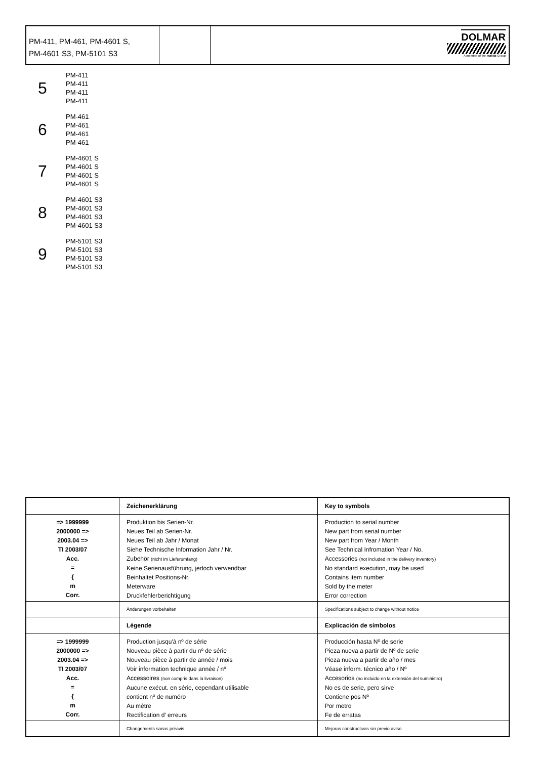PM-411, PM-461, PM-4601 S,
PM-4601 S3, PM-5101 S3
DOLMAR
A member of the makita Group
5
PM-411
PM-411
PM-411
PM-411
6
PM-461
PM-461
PM-461
PM-461
7
PM-4601 S
PM-4601 S
PM-4601 S
PM-4601 S
8
PM-4601 S3
PM-4601 S3
PM-4601 S3
PM-4601 S3
9
PM-5101 S3
PM-5101 S3
PM-5101 S3
PM-5101 S3
| | Zeichenerklärung | Key to symbols |
| => 1999999 2000000 => 2003.04 => TI 2003/07 Acc. = { m Corr. | Produktion bis Serien-Nr. Neues Teil ab Serien-Nr. Neues Teil ab Jahr / Monat Siehe Technische Information Jahr / Nr. Zubehör (nicht im Lieferumfang) Keine Serienausführung, jedoch verwendbar Beinhaltet Positions-Nr. Meterware Druckfehlerberichtigung | Production to serial number New part from serial number New part from Year / Month See Technical Infromation Year / No. Accessories (not included in the delivery inventory) No standard execution, may be used Contains item number Sold by the meter Error correction |
| | Änderungen vorbehalten | Specifications subject to change without notice |
| | Légende | Explicación de símbolos |
| => 1999999 2000000 => 2003.04 => TI 2003/07 Acc. = { m Corr. | Production jusqu'à nº de série Nouveau pièce à partir du nº de série Nouveau pièce à partir de année / mois Voir information technique année / nº Accessoires (non compris dans la livraison) Aucune exécut. en série, cependant utilisable contient nº de numéro Au mètre Rectification d' erreurs | Producción hasta Nº de serie Pieza nueva a partir de Nº de serie Pieza nueva a partir de año / mes Véase inform. técnico año / Nº Accesorios (no incluido en la extensión del suministro) No es de serie, pero sirve Contiene pos Nº Por metro Fe de erratas |
| | Changements sanas préavis | Mejoras constructivas sin previo aviso |